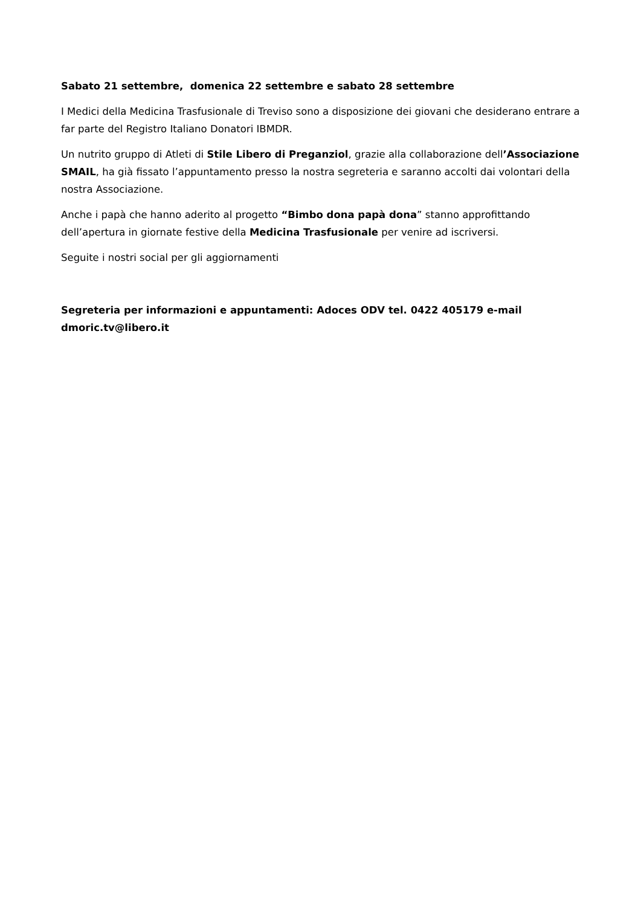Sabato 21 settembre, domenica 22 settembre e sabato 28 settembre
I Medici della Medicina Trasfusionale di Treviso sono a disposizione dei giovani che desiderano entrare a far parte del Registro Italiano Donatori IBMDR.
Un nutrito gruppo di Atleti di Stile Libero di Preganziol, grazie alla collaborazione dell’Associazione SMAIL, ha già fissato l’appuntamento presso la nostra segreteria e saranno accolti dai volontari della nostra Associazione.
Anche i papà che hanno aderito al progetto “Bimbo dona papà dona” stanno approfittando dell’apertura in giornate festive della Medicina Trasfusionale per venire ad iscriversi.
Seguite i nostri social per gli aggiornamenti
Segreteria per informazioni e appuntamenti: Adoces ODV tel. 0422 405179 e-mail dmoric.tv@libero.it